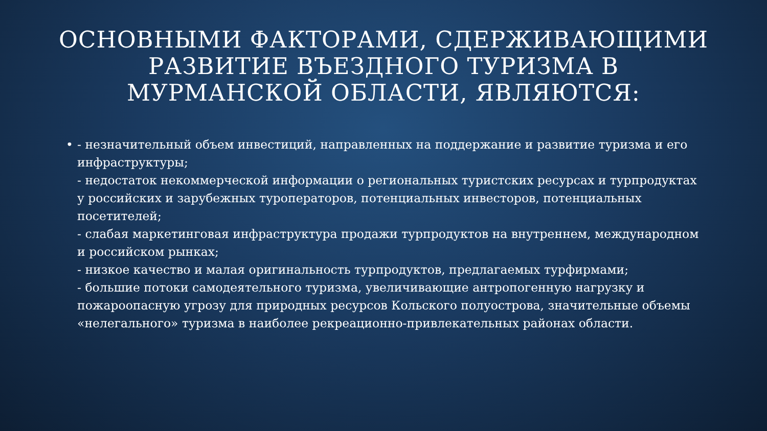ОСНОВНЫМИ ФАКТОРАМИ, СДЕРЖИВАЮЩИМИ РАЗВИТИЕ ВЪЕЗДНОГО ТУРИЗМА В МУРМАНСКОЙ ОБЛАСТИ, ЯВЛЯЮТСЯ:
• - незначительный объем инвестиций, направленных на поддержание и развитие туризма и его инфраструктуры;
- недостаток некоммерческой информации о региональных туристских ресурсах и турпродуктах у российских и зарубежных туроператоров, потенциальных инвесторов, потенциальных посетителей;
- слабая маркетинговая инфраструктура продажи турпродуктов на внутреннем, международном и российском рынках;
- низкое качество и малая оригинальность турпродуктов, предлагаемых турфирмами;
- большие потоки самодеятельного туризма, увеличивающие антропогенную нагрузку и пожароопасную угрозу для природных ресурсов Кольского полуострова, значительные объемы «нелегального» туризма в наиболее рекреационно-привлекательных районах области.